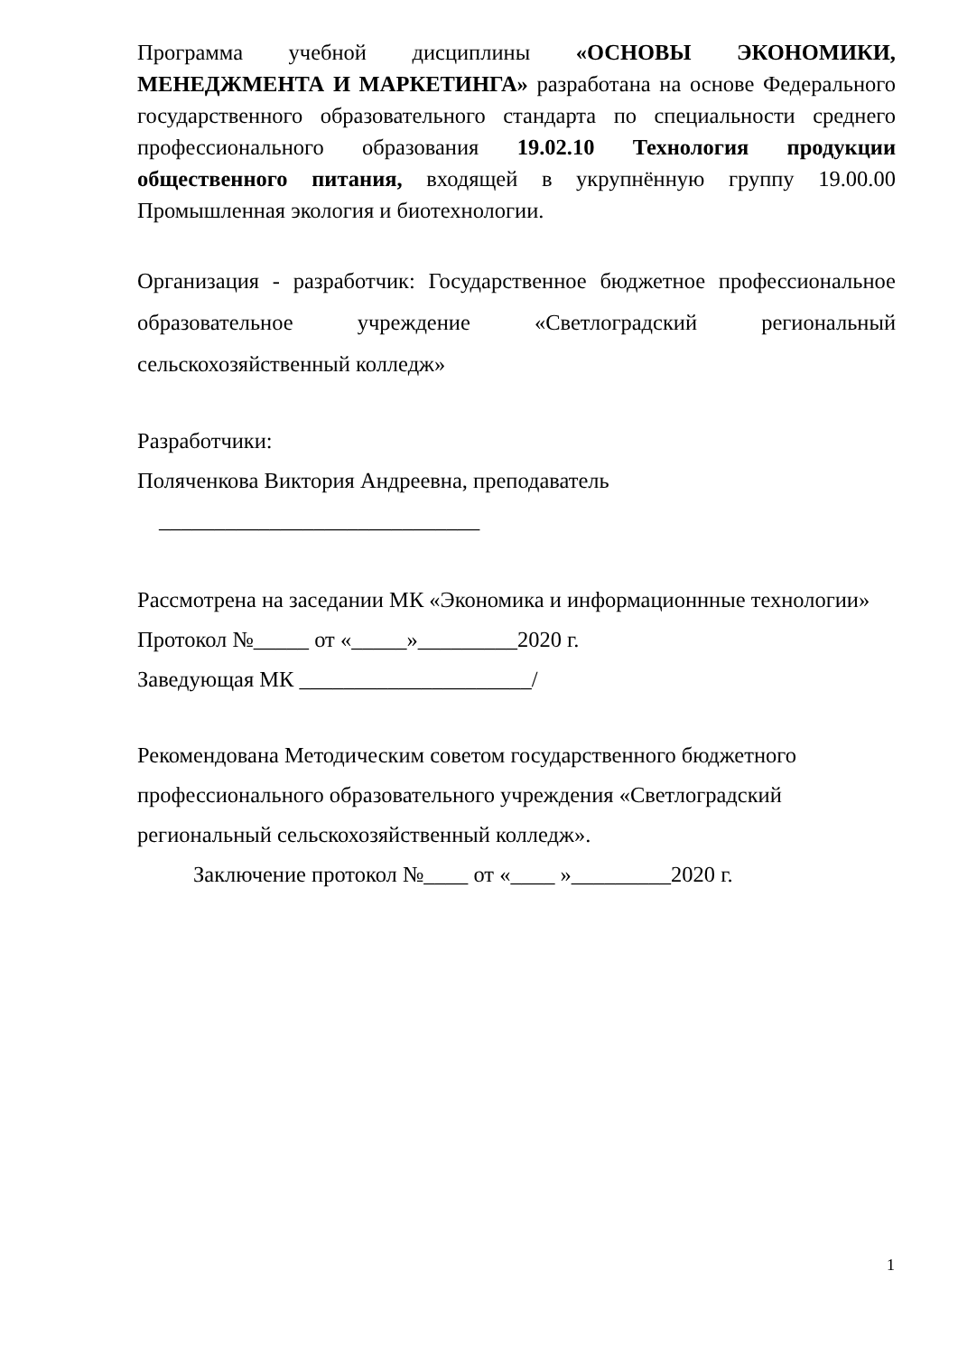Программа учебной дисциплины «ОСНОВЫ ЭКОНОМИКИ, МЕНЕДЖМЕНТА И МАРКЕТИНГА» разработана на основе Федерального государственного образовательного стандарта по специальности среднего профессионального образования 19.02.10 Технология продукции общественного питания, входящей в укрупнённую группу 19.00.00 Промышленная экология и биотехнологии.
Организация - разработчик: Государственное бюджетное профессиональное образовательное учреждение «Светлоградский региональный сельскохозяйственный колледж»
Разработчики:
Поляченкова Виктория Андреевна, преподаватель
_____________________________
Рассмотрена на заседании МК «Экономика и информационнные технологии»
Протокол №_____ от «_____»_________2020 г.
Заведующая МК _____________________/
Рекомендована Методическим советом государственного бюджетного профессионального образовательного учреждения «Светлоградский региональный сельскохозяйственный колледж».
Заключение протокол №____ от «____ »_________2020 г.
1